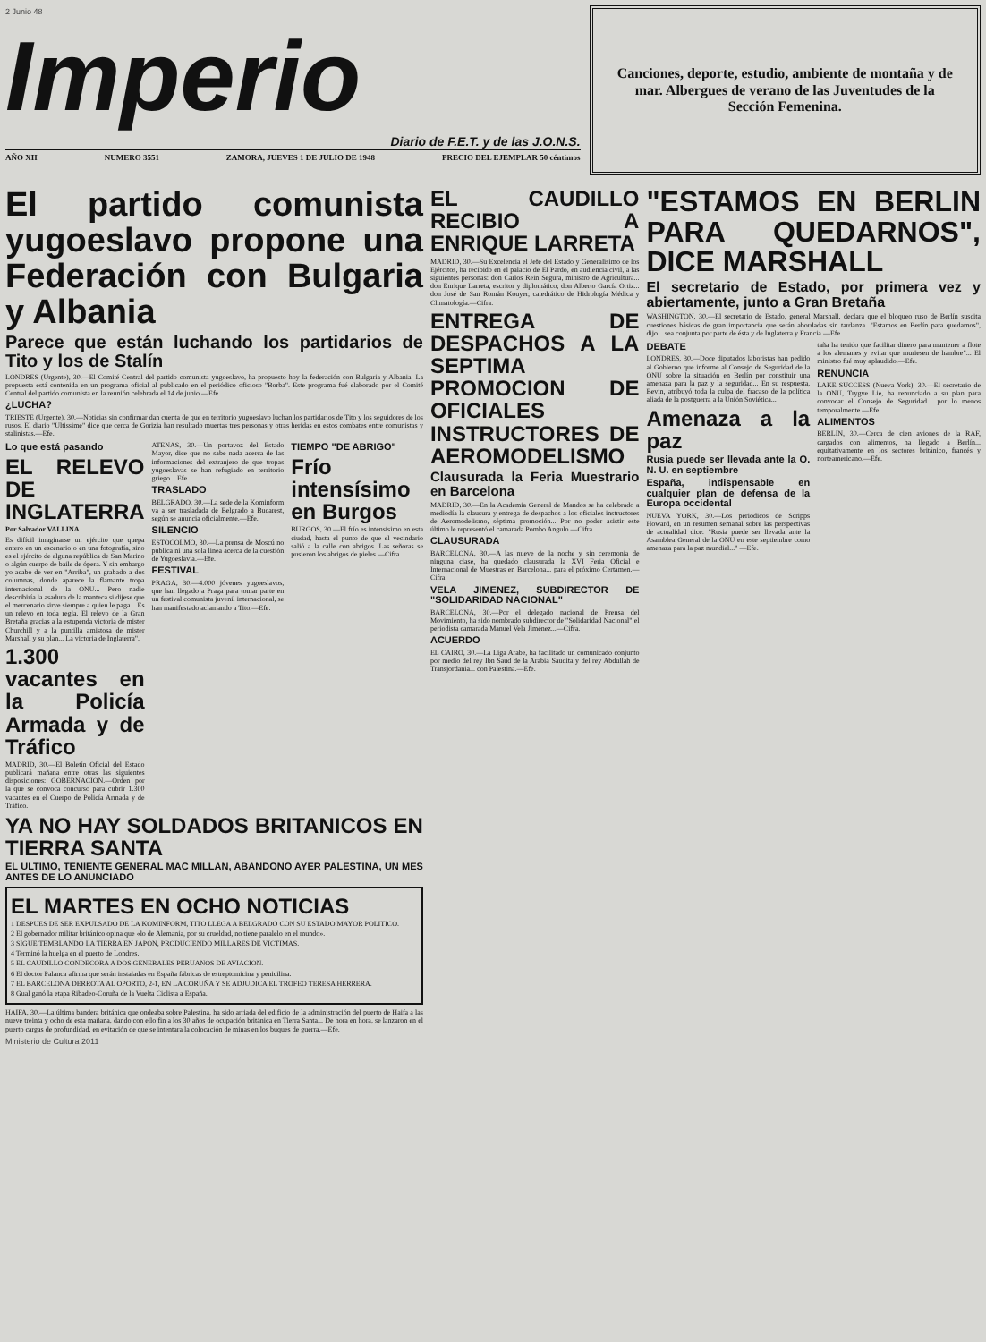2 Junio 48
Imperio
Diario de F.E.T. y de las J.O.N.S.
AÑO XII NUMERO 3551 ZAMORA, JUEVES 1 DE JULIO DE 1948 PRECIO DEL EJEMPLAR 50 céntimos
Canciones, deporte, estudio, ambiente de montaña y de mar. Albergues de verano de las Juventudes de la Sección Femenina.
El partido comunista yugoeslavo propone una Federación con Bulgaria y Albania
Parece que están luchando los partidarios de Tito y los de Stalín
LONDRES (Urgente), 30.—El Comité Central del partido comunista yugoeslavo, ha propuesto hoy la federación con Bulgaria y Albania. La propuesta está contenida en un programa oficial al publicado en el periódico oficioso "Borba". Este programa fué elaborado por el Comité Central del partido comunista en la reunión celebrada el 14 de junio.—Efe.
¿LUCHA?
TRIESTE (Urgente), 30.—Noticias sin confirmar dan cuenta de que en territorio yugoeslavo luchan los partidarios de Tito y los seguidores de los rusos. El diario "Ultissime" dice que cerca de Gorizia han resultado muertas tres personas y otras heridas en estos combates entre comunistas y stalinistas.—Efe.
Lo que está pasando
EL RELEVO DE INGLATERRA
Por Salvador VALLINA
Es difícil imaginarse un ejército que quepa entero en un escenario o en una fotografía, sino es el ejército de alguna república de San Marino o algún cuerpo de baile de ópera. Y sin embargo yo acabo de ver en "Arriba", un grabado a dos columnas, donde aparece la flamante tropa internacional de la ONU... Pero nadie describiría la asadura de la manteca si dijese que el mercenario sirve siempre a quien le paga... Es un relevo en toda regla. El relevo de la Gran Bretaña gracias a la estupenda victoria de mister Churchill y a la puntilla amistosa de mister Marshall y su plan... La victoria de Inglaterra".
1.300 vacantes en la Policía Armada y de Tráfico
MADRID, 30.—El Boletín Oficial del Estado publicará mañana entre otras las siguientes disposiciones: GOBERNACION.—Orden por la que se convoca concurso para cubrir 1.300 vacantes en el Cuerpo de Policía Armada y de Tráfico.
ATENAS, 30.—Un portavoz del Estado Mayor, dice que no sabe nada acerca de las informaciones del extranjero de que tropas yugoeslavas se han refugiado en territorio griego... Efe.
TRASLADO
BELGRADO, 30.—La sede de la Kominform va a ser trasladada de Belgrado a Bucarest, según se anuncia oficialmente.—Efe.
SILENCIO
ESTOCOLMO, 30.—La prensa de Moscú no publica ni una sola línea acerca de la cuestión de Yugoeslavia.—Efe.
FESTIVAL
PRAGA, 30.—4.000 jóvenes yugoeslavos, que han llegado a Praga para tomar parte en un festival comunista juvenil internacional, se han manifestado aclamando a Tito.—Efe.
TIEMPO "DE ABRIGO"
Frío intensísimo en Burgos
BURGOS, 30.—El frío es intensísimo en esta ciudad, hasta el punto de que el vecindario salió a la calle con abrigos. Las señoras se pusieron los abrigos de pieles.—Cifra.
YA NO HAY SOLDADOS BRITANICOS EN TIERRA SANTA
EL ULTIMO, TENIENTE GENERAL MAC MILLAN, ABANDONO AYER PALESTINA, UN MES ANTES DE LO ANUNCIADO
EL MARTES EN OCHO NOTICIAS
1 DESPUES DE SER EXPULSADO DE LA KOMINFORM, TITO LLEGA A BELGRADO CON SU ESTADO MAYOR POLITICO.
2 El gobernador militar británico opina que «lo de Alemania, por su crueldad, no tiene paralelo en el mundo».
3 SIGUE TEMBLANDO LA TIERRA EN JAPON, PRODUCIENDO MILLARES DE VICTIMAS.
4 Terminó la huelga en el puerto de Londres.
5 EL CAUDILLO CONDECORA A DOS GENERALES PERUANOS DE AVIACION.
6 El doctor Palanca afirma que serán instaladas en España fábricas de estreptomicina y penicilina.
7 EL BARCELONA DERROTA AL OPORTO, 2-1, EN LA CORUÑA Y SE ADJUDICA EL TROFEO TERESA HERRERA.
8 Gual ganó la etapa Ribadeo-Coruña de la Vuelta Ciclista a España.
HAIFA, 30.—La última bandera británica que ondeaba sobre Palestina, ha sido arriada del edificio de la administración del puerto de Haifa a las nueve treinta y ocho de esta mañana, dando con ello fin a los 30 años de ocupación británica en Tierra Santa... De hora en hora, se lanzaron en el puerto cargas de profundidad, en evitación de que se intentara la colocación de minas en los buques de guerra.—Efe.
EL CAUDILLO RECIBIO A ENRIQUE LARRETA
MADRID, 30.—Su Excelencia el Jefe del Estado y Generalísimo de los Ejércitos, ha recibido en el palacio de El Pardo, en audiencia civil, a las siguientes personas: don Carlos Rein Segura, ministro de Agricultura... don Enrique Larreta, escritor y diplomático; don Alberto García Ortiz... don José de San Román Kouyer, catedrático de Hidrología Médica y Climatología.—Cifra.
ENTREGA DE DESPACHOS A LA SEPTIMA PROMOCION DE OFICIALES INSTRUCTORES DE AEROMODELISMO
Clausurada la Feria Muestrario en Barcelona
MADRID, 30.—En la Academia General de Mandos se ha celebrado a mediodía la clausura y entrega de despachos a los oficiales instructores de Aeromodelismo, séptima promoción... Por no poder asistir este último le representó el camarada Pombo Angulo.—Cifra.
CLAUSURADA
BARCELONA, 30.—A las nueve de la noche y sin ceremonia de ninguna clase, ha quedado clausurada la XVI Feria Oficial e Internacional de Muestras en Barcelona... para el próximo Certamen.—Cifra.
VELA JIMENEZ, SUBDIRECTOR DE "SOLIDARIDAD NACIONAL"
BARCELONA, 30.—Por el delegado nacional de Prensa del Movimiento, ha sido nombrado subdirector de "Solidaridad Nacional" el periodista camarada Manuel Vela Jiménez...—Cifra.
ACUERDO
EL CAIRO, 30.—La Liga Arabe, ha facilitado un comunicado conjunto por medio del rey Ibn Saud de la Arabia Saudita y del rey Abdullah de Transjordania... con Palestina.—Efe.
"ESTAMOS EN BERLIN PARA QUEDARNOS", DICE MARSHALL
El secretario de Estado, por primera vez y abiertamente, junto a Gran Bretaña
WASHINGTON, 30.—El secretario de Estado, general Marshall, declara que el bloqueo ruso de Berlín suscita cuestiones básicas de gran importancia que serán abordadas sin tardanza. "Estamos en Berlín para quedarnos", dijo... sea conjunta por parte de ésta y de Inglaterra y Francia.—Efe.
DEBATE
LONDRES, 30.—Doce diputados laboristas han pedido al Gobierno que informe al Consejo de Seguridad de la ONU sobre la situación en Berlín por constituir una amenaza para la paz y la seguridad... En su respuesta, Bevin, atribuyó toda la culpa del fracaso de la política aliada de la postguerra a la Unión Soviética...
Amenaza a la paz
Rusia puede ser llevada ante la O. N. U. en septiembre
España, indispensable en cualquier plan de defensa de la Europa occidental
NUEVA YORK, 30.—Los periódicos de Scripps Howard, en un resumen semanal sobre las perspectivas de actualidad dice: "Rusia puede ser llevada ante la Asamblea General de la ONU en este septiembre como amenaza para la paz mundial..." —Efe.
taña ha tenido que facilitar dinero para mantener a flote a los alemanes y evitar que muriesen de hambre"... El ministro fué muy aplaudido.—Efe.
RENUNCIA
LAKE SUCCESS (Nueva York), 30.—El secretario de la ONU, Trygve Lie, ha renunciado a su plan para convocar el Consejo de Seguridad... por lo menos temporalmente.—Efe.
ALIMENTOS
BERLIN, 30.—Cerca de cien aviones de la RAF, cargados con alimentos, ha llegado a Berlín... equitativamente en los sectores británico, francés y norteamericano.—Efe.
Ministerio de Cultura 2011